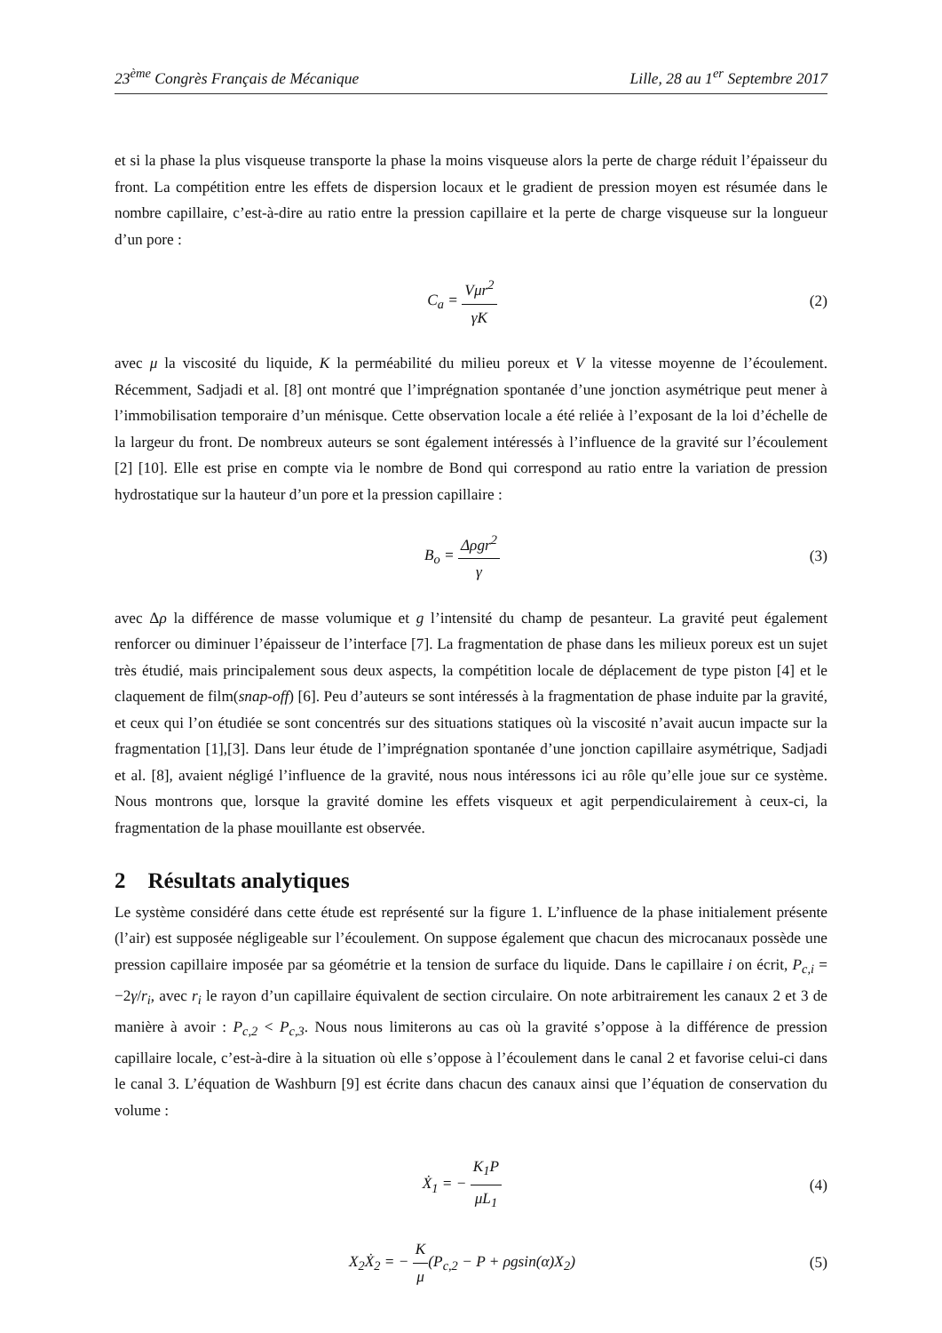23<sup>ème</sup> Congrès Français de Mécanique Lille, 28 au 1<sup>er</sup> Septembre 2017
et si la phase la plus visqueuse transporte la phase la moins visqueuse alors la perte de charge réduit l’épaisseur du front. La compétition entre les effets de dispersion locaux et le gradient de pression moyen est résumée dans le nombre capillaire, c’est-à-dire au ratio entre la pression capillaire et la perte de charge visqueuse sur la longueur d’un pore :
C<sub>a</sub> = Vμr<sup>2</sup> γK (2)
avec μ la viscosité du liquide, K la perméabilité du milieu poreux et V la vitesse moyenne de l’écoulement. Récemment, Sadjadi et al. [8] ont montré que l’imprégnation spontanée d’une jonction asymétrique peut mener à l’immobilisation temporaire d’un ménisque. Cette observation locale a été reliée à l’exposant de la loi d’échelle de la largeur du front. De nombreux auteurs se sont également intéressés à l’influence de la gravité sur l’écoulement [2] [10]. Elle est prise en compte via le nombre de Bond qui correspond au ratio entre la variation de pression hydrostatique sur la hauteur d’un pore et la pression capillaire :
B<sub>o</sub> = Δρgr<sup>2</sup> γ (3)
avec Δρ la différence de masse volumique et g l’intensité du champ de pesanteur. La gravité peut également renforcer ou diminuer l’épaisseur de l’interface [7]. La fragmentation de phase dans les milieux poreux est un sujet très étudié, mais principalement sous deux aspects, la compétition locale de déplacement de type piston [4] et le claquement de film(snap-off) [6]. Peu d’auteurs se sont intéressés à la fragmentation de phase induite par la gravité, et ceux qui l’on étudiée se sont concentrés sur des situations statiques où la viscosité n’avait aucun impacte sur la fragmentation [1],[3]. Dans leur étude de l’imprégnation spontanée d’une jonction capillaire asymétrique, Sadjadi et al. [8], avaient négligé l’influence de la gravité, nous nous intéressons ici au rôle qu’elle joue sur ce système. Nous montrons que, lorsque la gravité domine les effets visqueux et agit perpendiculairement à ceux-ci, la fragmentation de la phase mouillante est observée.
2 Résultats analytiques
Le système considéré dans cette étude est représenté sur la figure 1. L’influence de la phase initialement présente (l’air) est supposée négligeable sur l’écoulement. On suppose également que chacun des microcanaux possède une pression capillaire imposée par sa géométrie et la tension de surface du liquide. Dans le capillaire i on écrit, P<sub>c,i</sub> = −2γ/r<sub>i</sub>, avec r<sub>i</sub> le rayon d’un capillaire équivalent de section circulaire. On note arbitrairement les canaux 2 et 3 de manière à avoir : P<sub>c,2</sub> < P<sub>c,3</sub>. Nous nous limiterons au cas où la gravité s’oppose à la différence de pression capillaire locale, c’est-à-dire à la situation où elle s’oppose à l’écoulement dans le canal 2 et favorise celui-ci dans le canal 3. L’équation de Washburn [9] est écrite dans chacun des canaux ainsi que l’équation de conservation du volume :
Ẋ<sub>1</sub> = − K<sub>1</sub>P μL<sub>1</sub> (4)
X<sub>2</sub>Ẋ<sub>2</sub> = − K μ(P<sub>c,2</sub> − P + ρgsin(α)X<sub>2</sub>)
(5)